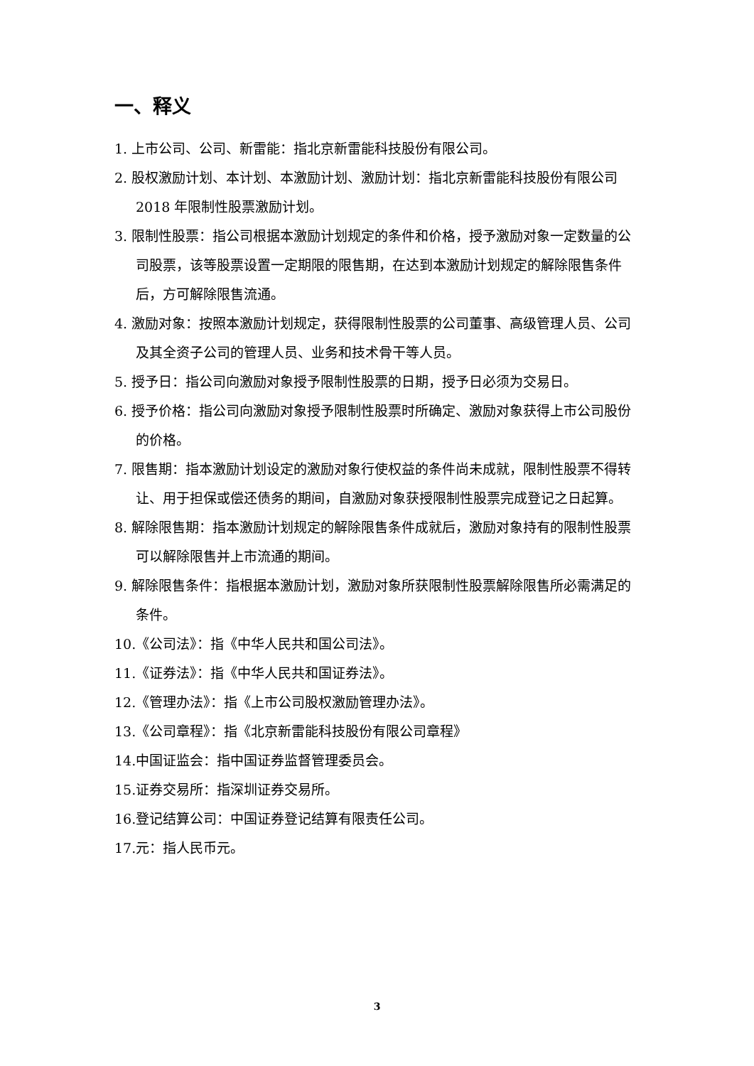一、释义
1. 上市公司、公司、新雷能：指北京新雷能科技股份有限公司。
2. 股权激励计划、本计划、本激励计划、激励计划：指北京新雷能科技股份有限公司 2018 年限制性股票激励计划。
3. 限制性股票：指公司根据本激励计划规定的条件和价格，授予激励对象一定数量的公司股票，该等股票设置一定期限的限售期，在达到本激励计划规定的解除限售条件后，方可解除限售流通。
4. 激励对象：按照本激励计划规定，获得限制性股票的公司董事、高级管理人员、公司及其全资子公司的管理人员、业务和技术骨干等人员。
5. 授予日：指公司向激励对象授予限制性股票的日期，授予日必须为交易日。
6. 授予价格：指公司向激励对象授予限制性股票时所确定、激励对象获得上市公司股份的价格。
7. 限售期：指本激励计划设定的激励对象行使权益的条件尚未成就，限制性股票不得转让、用于担保或偿还债务的期间，自激励对象获授限制性股票完成登记之日起算。
8. 解除限售期：指本激励计划规定的解除限售条件成就后，激励对象持有的限制性股票可以解除限售并上市流通的期间。
9. 解除限售条件：指根据本激励计划，激励对象所获限制性股票解除限售所必需满足的条件。
10.《公司法》：指《中华人民共和国公司法》。
11.《证券法》：指《中华人民共和国证券法》。
12.《管理办法》：指《上市公司股权激励管理办法》。
13.《公司章程》：指《北京新雷能科技股份有限公司章程》
14.中国证监会：指中国证券监督管理委员会。
15.证券交易所：指深圳证券交易所。
16.登记结算公司：中国证券登记结算有限责任公司。
17.元：指人民币元。
3